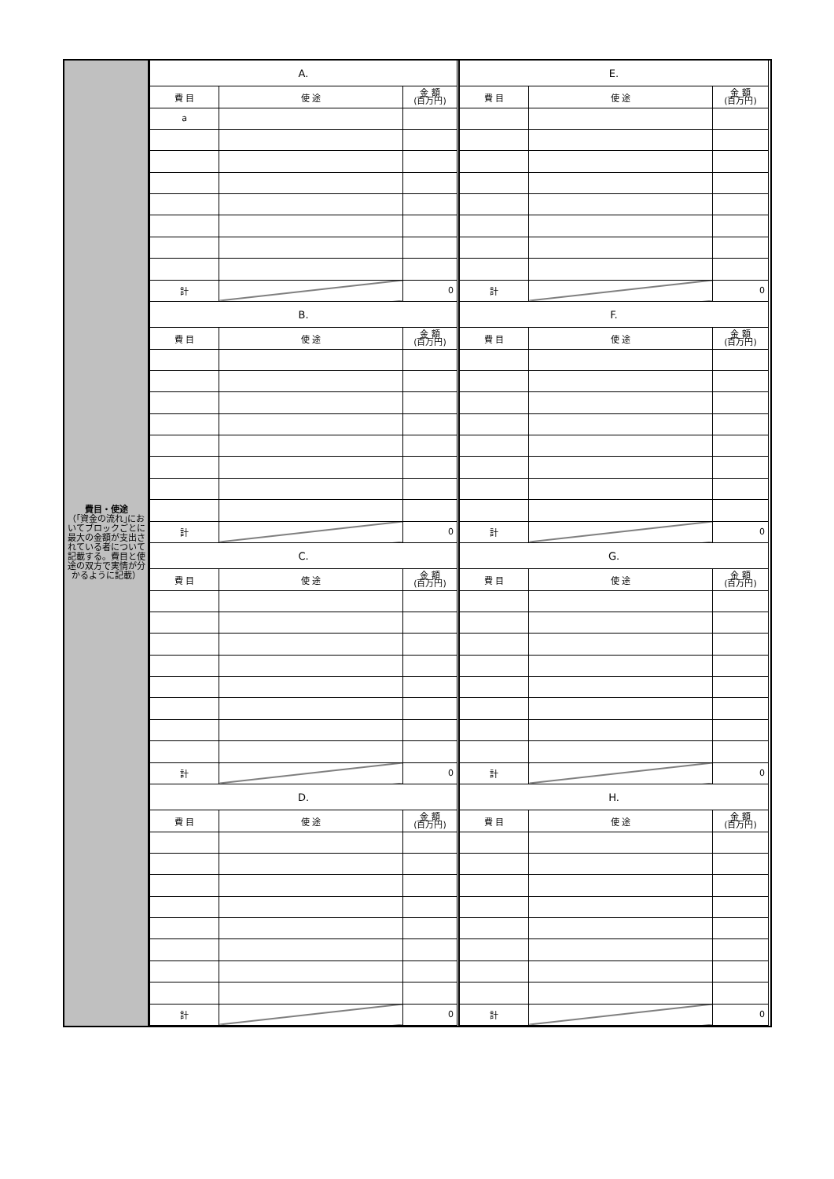費目・使途
（｢資金の流れ｣においてブロックごとに最大の金額が支出されている者について記載する。費目と使途の双方で実情が分かるように記載）
| A. | | |
| --- | --- | --- |
| 費 目 | 使 途 | 金 額 (百万円) |
| a | | |
| 計 | | 0 |
| E. | | |
| --- | --- | --- |
| 費 目 | 使 途 | 金 額 (百万円) |
| 計 | | 0 |
| B. | | |
| --- | --- | --- |
| 費 目 | 使 途 | 金 額 (百万円) |
| 計 | | 0 |
| F. | | |
| --- | --- | --- |
| 費 目 | 使 途 | 金 額 (百万円) |
| 計 | | 0 |
| C. | | |
| --- | --- | --- |
| 費 目 | 使 途 | 金 額 (百万円) |
| 計 | | 0 |
| G. | | |
| --- | --- | --- |
| 費 目 | 使 途 | 金 額 (百万円) |
| 計 | | 0 |
| D. | | |
| --- | --- | --- |
| 費 目 | 使 途 | 金 額 (百万円) |
| 計 | | 0 |
| H. | | |
| --- | --- | --- |
| 費 目 | 使 途 | 金 額 (百万円) |
| 計 | | 0 |